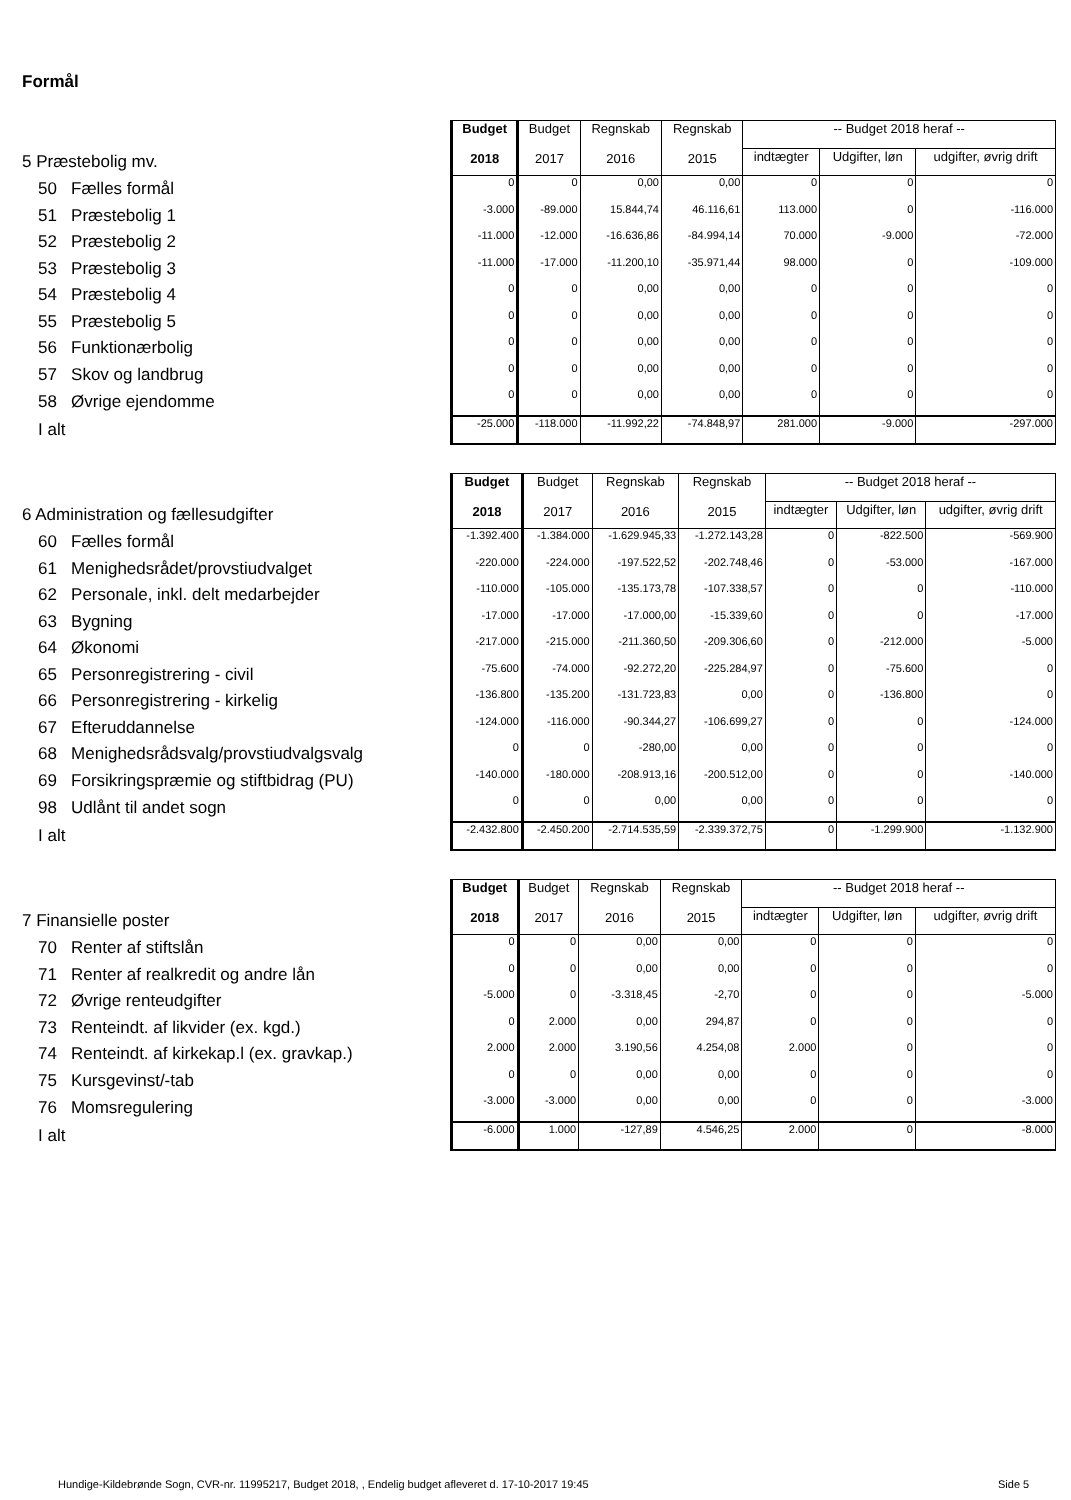Formål
| | Budget 2018 | Budget 2017 | Regnskab 2016 | Regnskab 2015 | -- Budget 2018 heraf -- | | |
| 5 Præstebolig mv. | | | | | indtægter | Udgifter, løn | udgifter, øvrig drift |
| 50 Fælles formål | 0 | 0 | 0,00 | 0,00 | 0 | 0 | 0 |
| 51 Præstebolig 1 | -3.000 | -89.000 | 15.844,74 | 46.116,61 | 113.000 | 0 | -116.000 |
| 52 Præstebolig 2 | -11.000 | -12.000 | -16.636,86 | -84.994,14 | 70.000 | -9.000 | -72.000 |
| 53 Præstebolig 3 | -11.000 | -17.000 | -11.200,10 | -35.971,44 | 98.000 | 0 | -109.000 |
| 54 Præstebolig 4 | 0 | 0 | 0,00 | 0,00 | 0 | 0 | 0 |
| 55 Præstebolig 5 | 0 | 0 | 0,00 | 0,00 | 0 | 0 | 0 |
| 56 Funktionærbolig | 0 | 0 | 0,00 | 0,00 | 0 | 0 | 0 |
| 57 Skov og landbrug | 0 | 0 | 0,00 | 0,00 | 0 | 0 | 0 |
| 58 Øvrige ejendomme | 0 | 0 | 0,00 | 0,00 | 0 | 0 | 0 |
| I alt | -25.000 | -118.000 | -11.992,22 | -74.848,97 | 281.000 | -9.000 | -297.000 |
| | Budget 2018 | Budget 2017 | Regnskab 2016 | Regnskab 2015 | -- Budget 2018 heraf -- | | |
| 6 Administration og fællesudgifter | | | | | indtægter | Udgifter, løn | udgifter, øvrig drift |
| 60 Fælles formål | -1.392.400 | -1.384.000 | -1.629.945,33 | -1.272.143,28 | 0 | -822.500 | -569.900 |
| 61 Menighedsrådet/provstiudvalget | -220.000 | -224.000 | -197.522,52 | -202.748,46 | 0 | -53.000 | -167.000 |
| 62 Personale, inkl. delt medarbejder | -110.000 | -105.000 | -135.173,78 | -107.338,57 | 0 | 0 | -110.000 |
| 63 Bygning | -17.000 | -17.000 | -17.000,00 | -15.339,60 | 0 | 0 | -17.000 |
| 64 Økonomi | -217.000 | -215.000 | -211.360,50 | -209.306,60 | 0 | -212.000 | -5.000 |
| 65 Personregistrering - civil | -75.600 | -74.000 | -92.272,20 | -225.284,97 | 0 | -75.600 | 0 |
| 66 Personregistrering - kirkelig | -136.800 | -135.200 | -131.723,83 | 0,00 | 0 | -136.800 | 0 |
| 67 Efteruddannelse | -124.000 | -116.000 | -90.344,27 | -106.699,27 | 0 | 0 | -124.000 |
| 68 Menighedsrådsvalg/provstiudvalgsvalg | 0 | 0 | -280,00 | 0,00 | 0 | 0 | 0 |
| 69 Forsikringspræmie og stiftbidrag (PU) | -140.000 | -180.000 | -208.913,16 | -200.512,00 | 0 | 0 | -140.000 |
| 98 Udlånt til andet sogn | 0 | 0 | 0,00 | 0,00 | 0 | 0 | 0 |
| I alt | -2.432.800 | -2.450.200 | -2.714.535,59 | -2.339.372,75 | 0 | -1.299.900 | -1.132.900 |
| | Budget 2018 | Budget 2017 | Regnskab 2016 | Regnskab 2015 | -- Budget 2018 heraf -- | | |
| 7 Finansielle poster | | | | | indtægter | Udgifter, løn | udgifter, øvrig drift |
| 70 Renter af stiftslån | 0 | 0 | 0,00 | 0,00 | 0 | 0 | 0 |
| 71 Renter af realkredit og andre lån | 0 | 0 | 0,00 | 0,00 | 0 | 0 | 0 |
| 72 Øvrige renteudgifter | -5.000 | 0 | -3.318,45 | -2,70 | 0 | 0 | -5.000 |
| 73 Renteindt. af likvider (ex. kgd.) | 0 | 2.000 | 0,00 | 294,87 | 0 | 0 | 0 |
| 74 Renteindt. af kirkekap.l (ex. gravkap.) | 2.000 | 2.000 | 3.190,56 | 4.254,08 | 2.000 | 0 | 0 |
| 75 Kursgevinst/-tab | 0 | 0 | 0,00 | 0,00 | 0 | 0 | 0 |
| 76 Momsregulering | -3.000 | -3.000 | 0,00 | 0,00 | 0 | 0 | -3.000 |
| I alt | -6.000 | 1.000 | -127,89 | 4.546,25 | 2.000 | 0 | -8.000 |
Hundige-Kildebrønde Sogn, CVR-nr. 11995217, Budget 2018, , Endelig budget afleveret d. 17-10-2017 19:45
Side 5